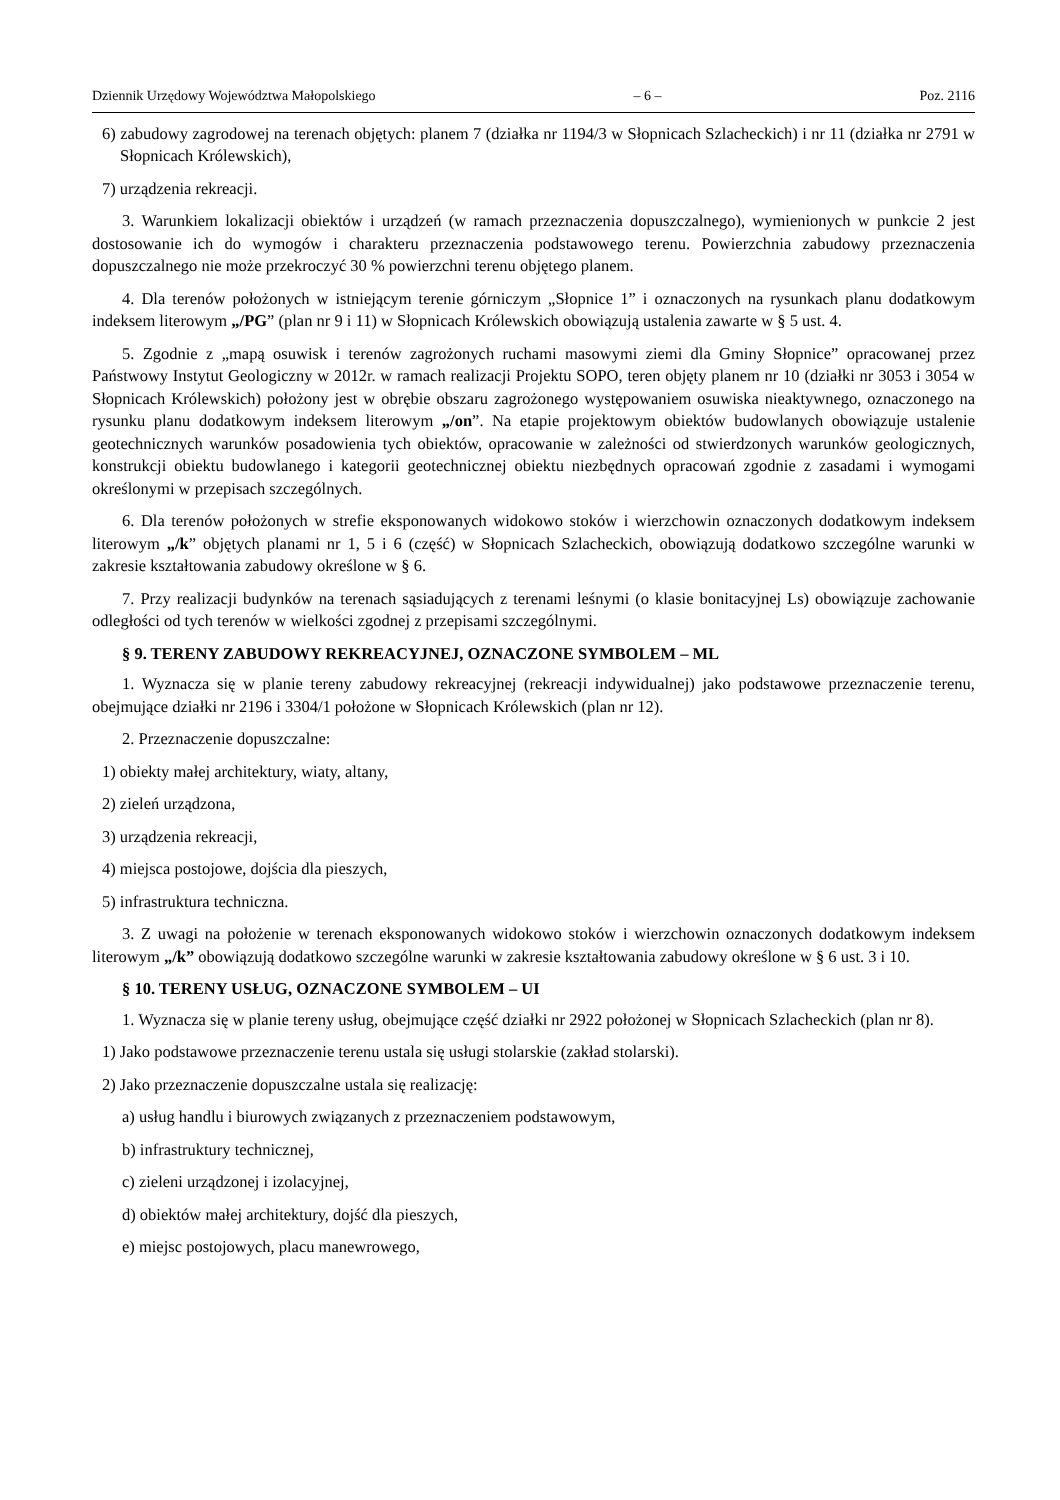Dziennik Urzędowy Województwa Małopolskiego – 6 – Poz. 2116
6) zabudowy zagrodowej na terenach objętych: planem 7 (działka nr 1194/3 w Słopnicach Szlacheckich) i nr 11 (działka nr 2791 w Słopnicach Królewskich),
7) urządzenia rekreacji.
3. Warunkiem lokalizacji obiektów i urządzeń (w ramach przeznaczenia dopuszczalnego), wymienionych w punkcie 2 jest dostosowanie ich do wymogów i charakteru przeznaczenia podstawowego terenu. Powierzchnia zabudowy przeznaczenia dopuszczalnego nie może przekroczyć 30 % powierzchni terenu objętego planem.
4. Dla terenów położonych w istniejącym terenie górniczym „Słopnice 1” i oznaczonych na rysunkach planu dodatkowym indeksem literowym „/PG” (plan nr 9 i 11) w Słopnicach Królewskich obowiązują ustalenia zawarte w § 5 ust. 4.
5. Zgodnie z „mapą osuwisk i terenów zagrożonych ruchami masowymi ziemi dla Gminy Słopnice” opracowanej przez Państwowy Instytut Geologiczny w 2012r. w ramach realizacji Projektu SOPO, teren objęty planem nr 10 (działki nr 3053 i 3054 w Słopnicach Królewskich) położony jest w obrębie obszaru zagrożonego występowaniem osuwiska nieaktywnego, oznaczonego na rysunku planu dodatkowym indeksem literowym „/on”. Na etapie projektowym obiektów budowlanych obowiązuje ustalenie geotechnicznych warunków posadowienia tych obiektów, opracowanie w zależności od stwierdzonych warunków geologicznych, konstrukcji obiektu budowlanego i kategorii geotechnicznej obiektu niezbędnych opracowań zgodnie z zasadami i wymogami określonymi w przepisach szczególnych.
6. Dla terenów położonych w strefie eksponowanych widokowo stoków i wierzchowin oznaczonych dodatkowym indeksem literowym „/k” objętych planami nr 1, 5 i 6 (część) w Słopnicach Szlacheckich, obowiązują dodatkowo szczególne warunki w zakresie kształtowania zabudowy określone w § 6.
7. Przy realizacji budynków na terenach sąsiadujących z terenami leśnymi (o klasie bonitacyjnej Ls) obowiązuje zachowanie odległości od tych terenów w wielkości zgodnej z przepisami szczególnymi.
§ 9. TERENY ZABUDOWY REKREACYJNEJ, OZNACZONE SYMBOLEM – ML
1. Wyznacza się w planie tereny zabudowy rekreacyjnej (rekreacji indywidualnej) jako podstawowe przeznaczenie terenu, obejmujące działki nr 2196 i 3304/1 położone w Słopnicach Królewskich (plan nr 12).
2. Przeznaczenie dopuszczalne:
1) obiekty małej architektury, wiaty, altany,
2) zieleń urządzona,
3) urządzenia rekreacji,
4) miejsca postojowe, dojścia dla pieszych,
5) infrastruktura techniczna.
3. Z uwagi na położenie w terenach eksponowanych widokowo stoków i wierzchowin oznaczonych dodatkowym indeksem literowym „/k” obowiązują dodatkowo szczególne warunki w zakresie kształtowania zabudowy określone w § 6 ust. 3 i 10.
§ 10. TERENY USŁUG, OZNACZONE SYMBOLEM – UI
1. Wyznacza się w planie tereny usług, obejmujące część działki nr 2922 położonej w Słopnicach Szlacheckich (plan nr 8).
1) Jako podstawowe przeznaczenie terenu ustala się usługi stolarskie (zakład stolarski).
2) Jako przeznaczenie dopuszczalne ustala się realizację:
a) usług handlu i biurowych związanych z przeznaczeniem podstawowym,
b) infrastruktury technicznej,
c) zieleni urządzonej i izolacyjnej,
d) obiektów małej architektury, dojść dla pieszych,
e) miejsc postojowych, placu manewrowego,